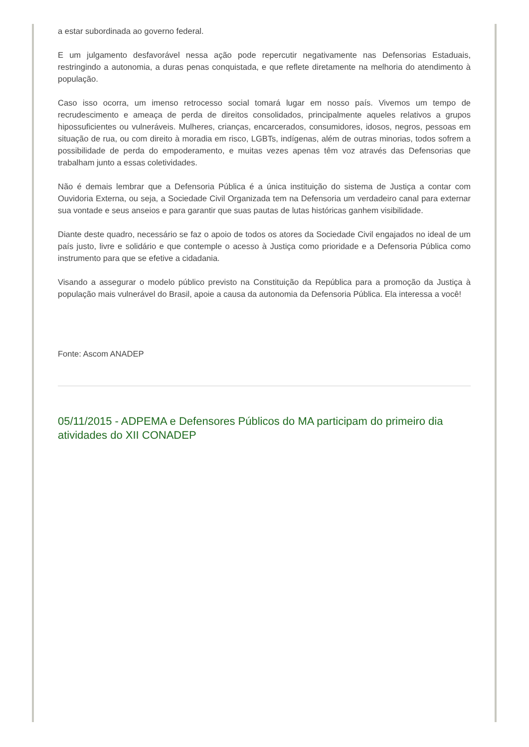a estar subordinada ao governo federal.
E um julgamento desfavorável nessa ação pode repercutir negativamente nas Defensorias Estaduais, restringindo a autonomia, a duras penas conquistada, e que reflete diretamente na melhoria do atendimento à população.
Caso isso ocorra, um imenso retrocesso social tomará lugar em nosso país. Vivemos um tempo de recrudescimento e ameaça de perda de direitos consolidados, principalmente aqueles relativos a grupos hipossuficientes ou vulneráveis. Mulheres, crianças, encarcerados, consumidores, idosos, negros, pessoas em situação de rua, ou com direito à moradia em risco, LGBTs, indígenas, além de outras minorias, todos sofrem a possibilidade de perda do empoderamento, e muitas vezes apenas têm voz através das Defensorias que trabalham junto a essas coletividades.
Não é demais lembrar que a Defensoria Pública é a única instituição do sistema de Justiça a contar com Ouvidoria Externa, ou seja, a Sociedade Civil Organizada tem na Defensoria um verdadeiro canal para externar sua vontade e seus anseios e para garantir que suas pautas de lutas históricas ganhem visibilidade.
Diante deste quadro, necessário se faz o apoio de todos os atores da Sociedade Civil engajados no ideal de um país justo, livre e solidário e que contemple o acesso à Justiça como prioridade e a Defensoria Pública como instrumento para que se efetive a cidadania.
Visando a assegurar o modelo público previsto na Constituição da República para a promoção da Justiça à população mais vulnerável do Brasil, apoie a causa da autonomia da Defensoria Pública. Ela interessa a você!
Fonte: Ascom ANADEP
05/11/2015 - ADPEMA e Defensores Públicos do MA participam do primeiro dia atividades do XII CONADEP